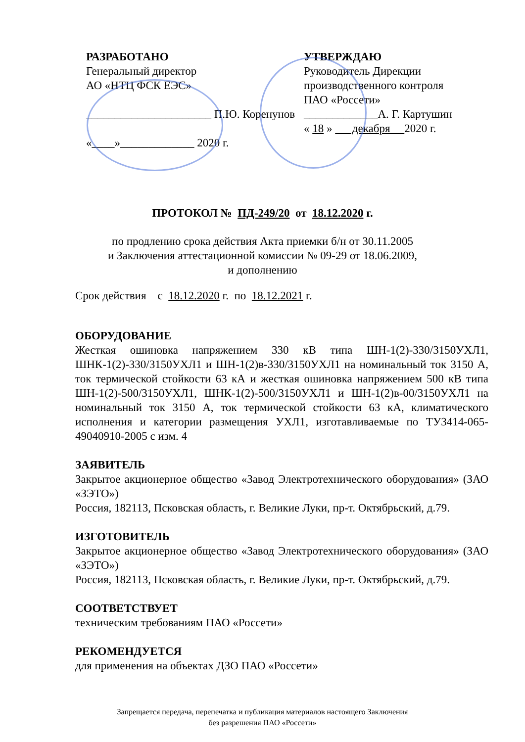РАЗРАБОТАНО
Генеральный директор
АО «НТЦ ФСК ЕЭС»
______________________ П.Ю. Коренунов
«____»_____________ 2020 г.
УТВЕРЖДАЮ
Руководитель Дирекции
производственного контроля
ПАО «Россети»
_____________А. Г. Картушин
« 18 » декабря 2020 г.
ПРОТОКОЛ № ПД-249/20 от 18.12.2020 г.
по продлению срока действия Акта приемки б/н от 30.11.2005
и Заключения аттестационной комиссии № 09-29 от 18.06.2009,
и дополнению
Срок действия с 18.12.2020 г. по 18.12.2021 г.
ОБОРУДОВАНИЕ
Жесткая ошиновка напряжением 330 кВ типа ШН-1(2)-330/3150УХЛ1, ШНК-1(2)-330/3150УХЛ1 и ШН-1(2)в-330/3150УХЛ1 на номинальный ток 3150 А, ток термической стойкости 63 кА и жесткая ошиновка напряжением 500 кВ типа ШН-1(2)-500/3150УХЛ1, ШНК-1(2)-500/3150УХЛ1 и ШН-1(2)в-00/3150УХЛ1 на номинальный ток 3150 А, ток термической стойкости 63 кА, климатического исполнения и категории размещения УХЛ1, изготавливаемые по ТУ3414-065-49040910-2005 с изм. 4
ЗАЯВИТЕЛЬ
Закрытое акционерное общество «Завод Электротехнического оборудования» (ЗАО «ЗЭТО»)
Россия, 182113, Псковская область, г. Великие Луки, пр-т. Октябрьский, д.79.
ИЗГОТОВИТЕЛЬ
Закрытое акционерное общество «Завод Электротехнического оборудования» (ЗАО «ЗЭТО»)
Россия, 182113, Псковская область, г. Великие Луки, пр-т. Октябрьский, д.79.
СООТВЕТСТВУЕТ
техническим требованиям ПАО «Россети»
РЕКОМЕНДУЕТСЯ
для применения на объектах ДЗО ПАО «Россети»
Запрещается передача, перепечатка и публикация материалов настоящего Заключения
без разрешения ПАО «Россети»